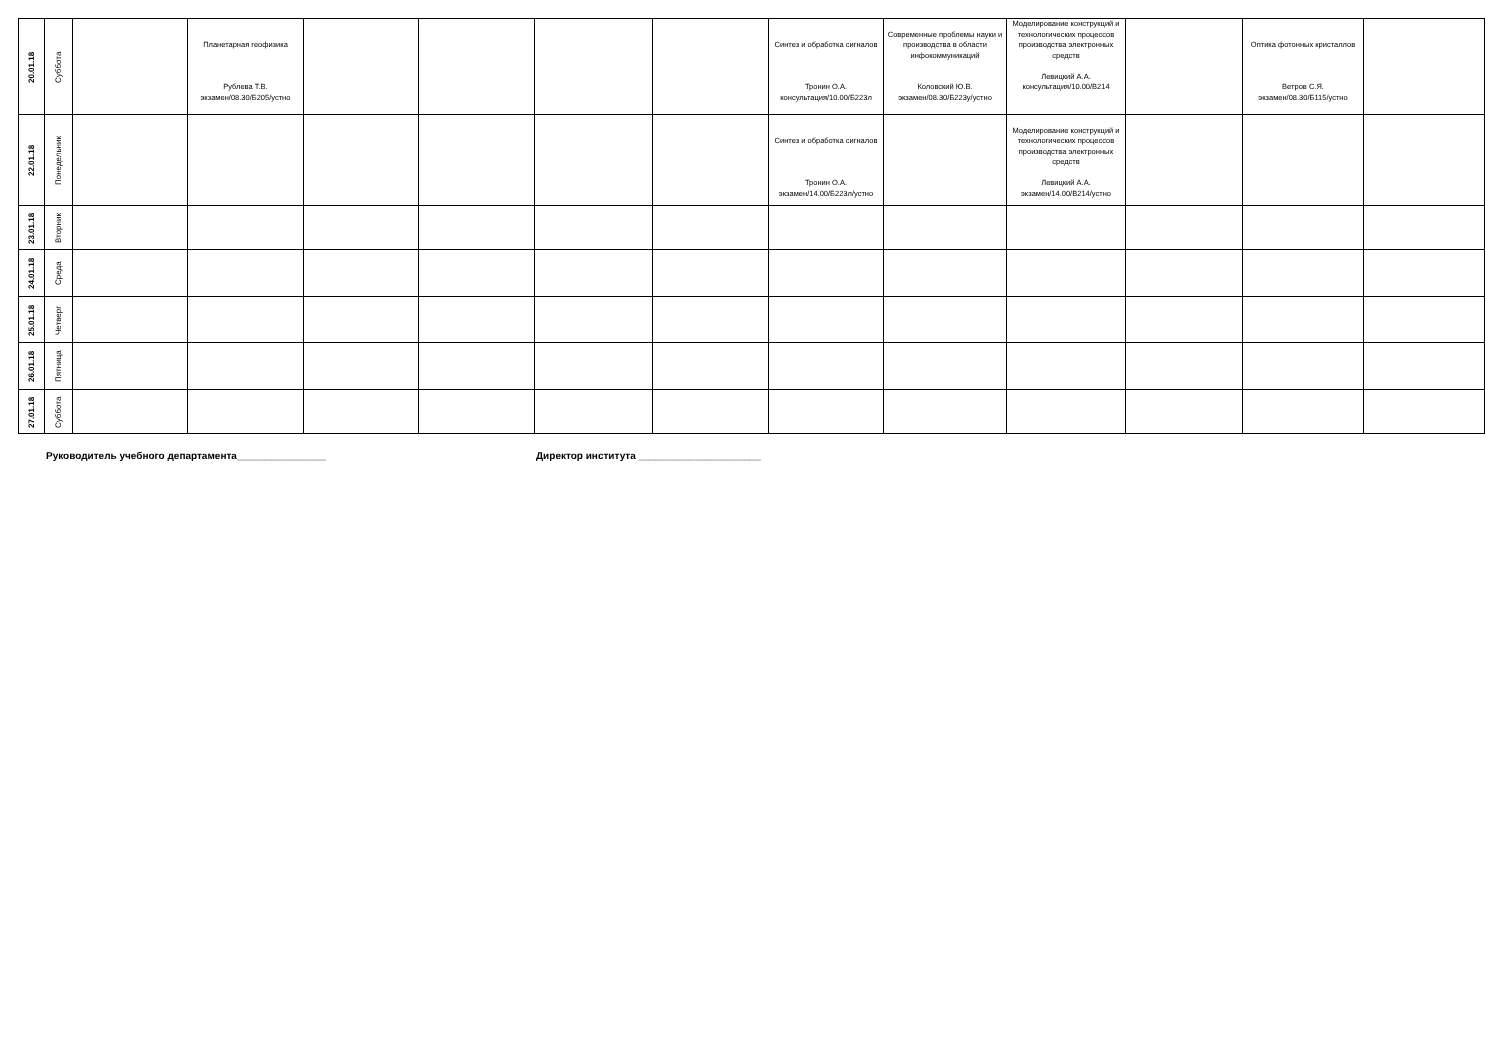| 20.01.18 | Суббота | | Планетарная геофизика Рублева Т.В. экзамен/08.30/Б205/устно | | | | | Синтез и обработка сигналов Тронин О.А. консультация/10.00/Б223л | Современные проблемы науки и производства в области инфокоммуникаций Коловский Ю.В. экзамен/08.30/Б223у/устно | Моделирование конструкций и технологических процессов производства электронных средств Левицкий А.А. консультация/10.00/В214 | | Оптика фотонных кристаллов Ветров С.Я. экзамен/08.30/Б115/устно | |
| 22.01.18 | Понедельник | | | | | | | Синтез и обработка сигналов Тронин О.А. экзамен/14.00/Б223л/устно | | Моделирование конструкций и технологических процессов производства электронных средств Левицкий А.А. экзамен/14.00/В214/устно | | | |
| 23.01.18 | Вторник | | | | | | | | | | | | |
| 24.01.18 | Среда | | | | | | | | | | | | |
| 25.01.18 | Четверг | | | | | | | | | | | | |
| 26.01.18 | Пятница | | | | | | | | | | | | |
| 27.01.18 | Суббота | | | | | | | | | | | | |
Руководитель учебного департамента________________ Директор института ______________________